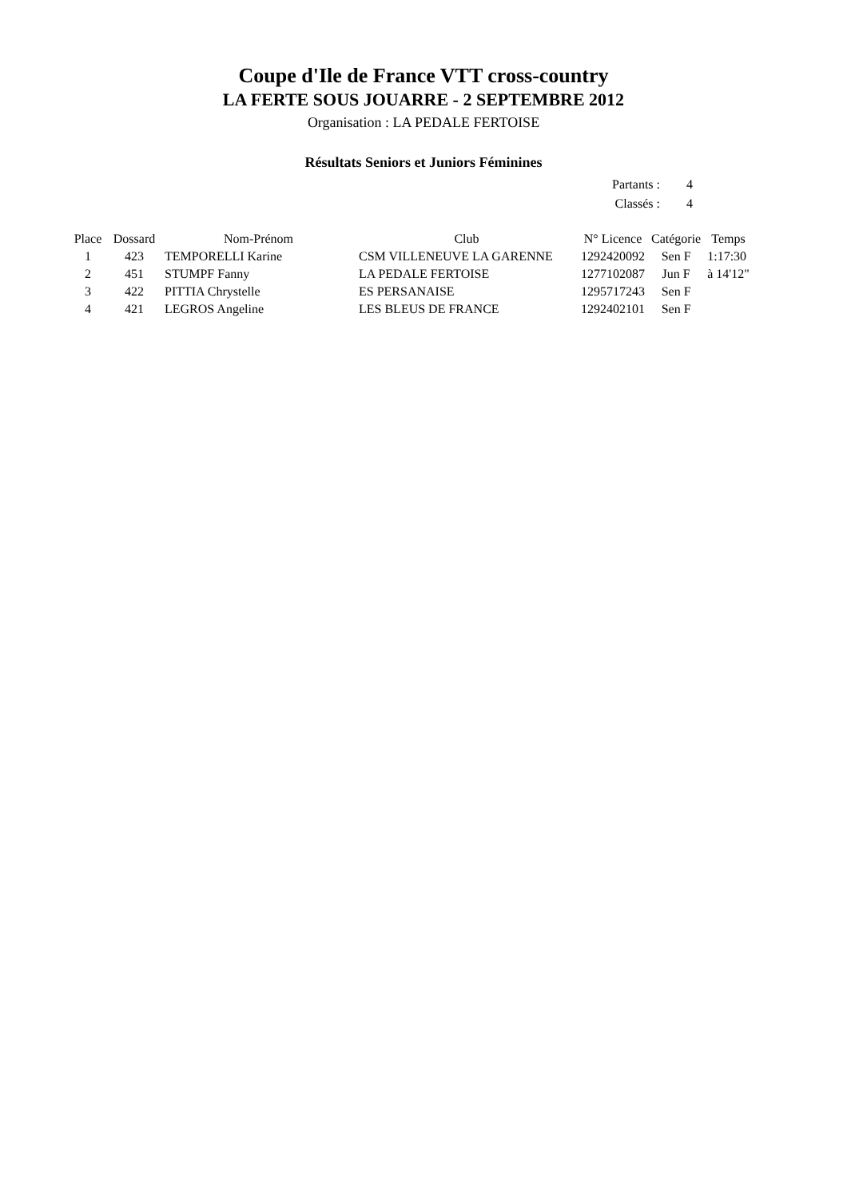Coupe d'Ile de France VTT cross-country
LA FERTE SOUS JOUARRE - 2 SEPTEMBRE 2012
Organisation : LA PEDALE FERTOISE
Résultats Seniors et Juniors Féminines
| Partants : | 4 |
| Classés : | 4 |
| Place | Dossard | Nom-Prénom | Club | N° Licence | Catégorie | Temps |
| --- | --- | --- | --- | --- | --- | --- |
| 1 | 423 | TEMPORELLI Karine | CSM VILLENEUVE LA GARENNE | 1292420092 | Sen F | 1:17:30 |
| 2 | 451 | STUMPF Fanny | LA PEDALE FERTOISE | 1277102087 | Jun F | à 14'12" |
| 3 | 422 | PITTIA Chrystelle | ES PERSANAISE | 1295717243 | Sen F | |
| 4 | 421 | LEGROS Angeline | LES BLEUS DE FRANCE | 1292402101 | Sen F | |